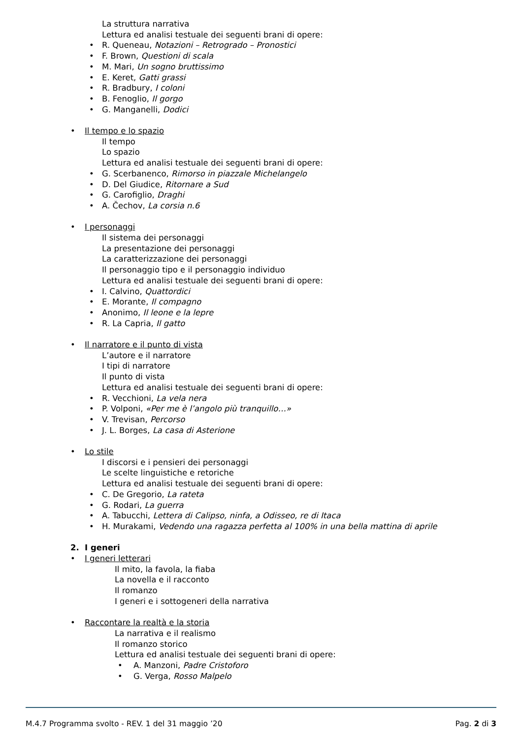La struttura narrativa
Lettura ed analisi testuale dei seguenti brani di opere:
• R. Queneau, Notazioni – Retrogrado – Pronostici
• F. Brown, Questioni di scala
• M. Mari, Un sogno bruttissimo
• E. Keret, Gatti grassi
• R. Bradbury, I coloni
• B. Fenoglio, Il gorgo
• G. Manganelli, Dodici
• Il tempo e lo spazio
Il tempo
Lo spazio
Lettura ed analisi testuale dei seguenti brani di opere:
• G. Scerbanenco, Rimorso in piazzale Michelangelo
• D. Del Giudice, Ritornare a Sud
• G. Carofiglio, Draghi
• A. Čechov, La corsia n.6
• I personaggi
Il sistema dei personaggi
La presentazione dei personaggi
La caratterizzazione dei personaggi
Il personaggio tipo e il personaggio individuo
Lettura ed analisi testuale dei seguenti brani di opere:
• I. Calvino, Quattordici
• E. Morante, Il compagno
• Anonimo, Il leone e la lepre
• R. La Capria, Il gatto
• Il narratore e il punto di vista
L’autore e il narratore
I tipi di narratore
Il punto di vista
Lettura ed analisi testuale dei seguenti brani di opere:
• R. Vecchioni, La vela nera
• P. Volponi, «Per me è l’angolo più tranquillo…»
• V. Trevisan, Percorso
• J. L. Borges, La casa di Asterione
• Lo stile
I discorsi e i pensieri dei personaggi
Le scelte linguistiche e retoriche
Lettura ed analisi testuale dei seguenti brani di opere:
• C. De Gregorio, La rateta
• G. Rodari, La guerra
• A. Tabucchi, Lettera di Calipso, ninfa, a Odisseo, re di Itaca
• H. Murakami, Vedendo una ragazza perfetta al 100% in una bella mattina di aprile
2. I generi
• I generi letterari
Il mito, la favola, la fiaba
La novella e il racconto
Il romanzo
I generi e i sottogeneri della narrativa
• Raccontare la realtà e la storia
La narrativa e il realismo
Il romanzo storico
Lettura ed analisi testuale dei seguenti brani di opere:
• A. Manzoni, Padre Cristoforo
• G. Verga, Rosso Malpelo
M.4.7 Programma svolto - REV. 1 del 31 maggio ’20 Pag. 2 di 3